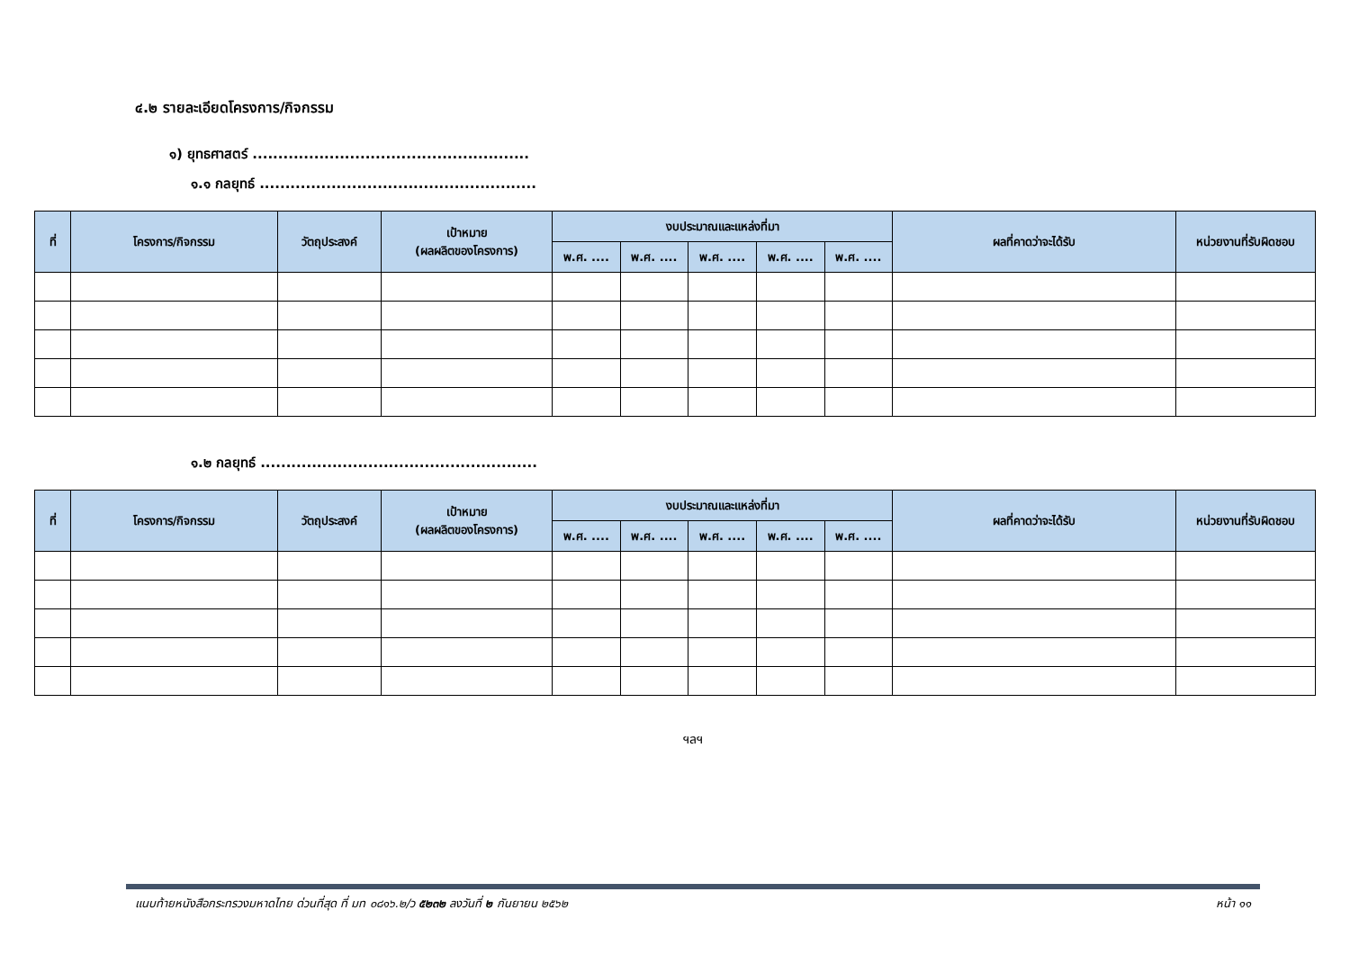๔.๒ รายละเอียดโครงการ/กิจกรรม
๑) ยุทธศาสตร์ ......................................................
๑.๑ กลยุทธ์ ......................................................
| ที่ | โครงการ/กิจกรรม | วัตถุประสงค์ | เป้าหมาย (ผลผลิตของโครงการ) | งบประมาณและแหล่งที่มา | | | | | ผลที่คาดว่าจะได้รับ | หน่วยงานที่รับผิดชอบ |
| --- | --- | --- | --- | --- | --- | --- | --- | --- | --- | --- |
| | | | | พ.ศ. .... | พ.ศ. .... | พ.ศ. .... | พ.ศ. .... | พ.ศ. .... | | |
๑.๒ กลยุทธ์ ......................................................
| ที่ | โครงการ/กิจกรรม | วัตถุประสงค์ | เป้าหมาย (ผลผลิตของโครงการ) | งบประมาณและแหล่งที่มา | | | | | ผลที่คาดว่าจะได้รับ | หน่วยงานที่รับผิดชอบ |
| --- | --- | --- | --- | --- | --- | --- | --- | --- | --- | --- |
| | | | | พ.ศ. .... | พ.ศ. .... | พ.ศ. .... | พ.ศ. .... | พ.ศ. .... | | |
ฯลฯ
แนบท้ายหนังสือกระทรวงมหาดไทย ด่วนที่สุด ที่ มท ๐๘๑๖.๒/ว ๕๒๓๒ ลงวันที่ ๒ กันยายน ๒๕๖๒ หน้า ๑๑